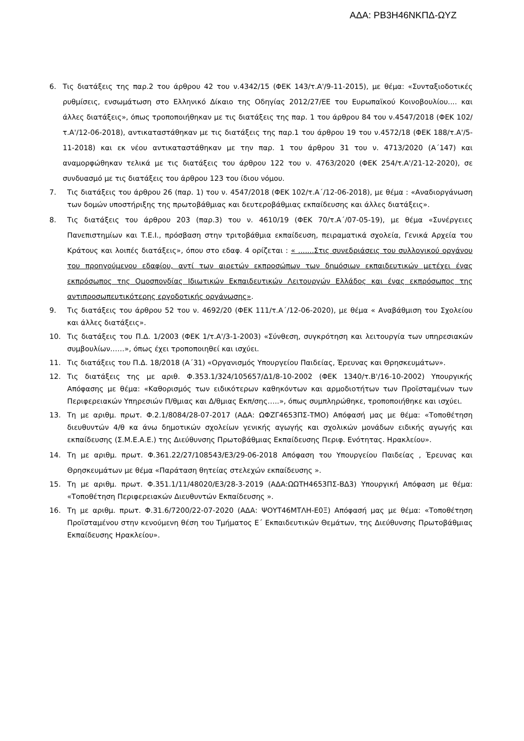ΑΔΑ: ΡΒ3Η46ΝΚΠΔ-ΩΥΖ
6. Τις διατάξεις της παρ.2 του άρθρου 42 του ν.4342/15 (ΦΕΚ 143/τ.Α'/9-11-2015), με θέμα: «Συνταξιοδοτικές ρυθμίσεις, ενσωμάτωση στο Ελληνικό Δίκαιο της Οδηγίας 2012/27/ΕΕ του Ευρωπαϊκού Κοινοβουλίου.... και άλλες διατάξεις», όπως τροποποιήθηκαν με τις διατάξεις της παρ. 1 του άρθρου 84 του ν.4547/2018 (ΦΕΚ 102/τ.Α'/12-06-2018), αντικαταστάθηκαν με τις διατάξεις της παρ.1 του άρθρου 19 του ν.4572/18 (ΦΕΚ 188/τ.Α'/5-11-2018) και εκ νέου αντικαταστάθηκαν με την παρ. 1 του άρθρου 31 του ν. 4713/2020 (Α΄147) και αναμορφώθηκαν τελικά με τις διατάξεις του άρθρου 122 του ν. 4763/2020 (ΦΕΚ 254/τ.Α'/21-12-2020), σε συνδυασμό με τις διατάξεις του άρθρου 123 του ίδιου νόμου.
7. Τις διατάξεις του άρθρου 26 (παρ. 1) του ν. 4547/2018 (ΦΕΚ 102/τ.Α΄/12-06-2018), με θέμα : «Αναδιοργάνωση των δομών υποστήριξης της πρωτοβάθμιας και δευτεροβάθμιας εκπαίδευσης και άλλες διατάξεις».
8. Τις διατάξεις του άρθρου 203 (παρ.3) του ν. 4610/19 (ΦΕΚ 70/τ.Α΄/07-05-19), με θέμα «Συνέργειες Πανεπιστημίων και Τ.Ε.Ι., πρόσβαση στην τριτοβάθμια εκπαίδευση, πειραματικά σχολεία, Γενικά Αρχεία του Κράτους και λοιπές διατάξεις», όπου στο εδαφ. 4 ορίζεται : « .......Στις συνεδριάσεις του συλλογικού οργάνου του προηγούμενου εδαφίου, αντί των αιρετών εκπροσώπων των δημόσιων εκπαιδευτικών μετέχει ένας εκπρόσωπος της Ομοσπονδίας Ιδιωτικών Εκπαιδευτικών Λειτουργών Ελλάδος και ένας εκπρόσωπος της αντιπροσωπευτικότερης εργοδοτικής οργάνωσης».
9. Τις διατάξεις του άρθρου 52 του ν. 4692/20 (ΦΕΚ 111/τ.Α΄/12-06-2020), με θέμα « Αναβάθμιση του Σχολείου και άλλες διατάξεις».
10. Τις διατάξεις του Π.Δ. 1/2003 (ΦΕΚ 1/τ.Α'/3-1-2003) «Σύνθεση, συγκρότηση και λειτουργία των υπηρεσιακών συμβουλίων……», όπως έχει τροποποιηθεί και ισχύει.
11. Τις διατάξεις του Π.Δ. 18/2018 (Α΄31) «Οργανισμός Υπουργείου Παιδείας, Έρευνας και Θρησκευμάτων».
12. Τις διατάξεις της με αριθ. Φ.353.1/324/105657/Δ1/8-10-2002 (ΦΕΚ 1340/τ.Β'/16-10-2002) Υπουργικής Απόφασης με θέμα: «Καθορισμός των ειδικότερων καθηκόντων και αρμοδιοτήτων των Προϊσταμένων των Περιφερειακών Υπηρεσιών Π/θμιας και Δ/θμιας Εκπ/σης…..», όπως συμπληρώθηκε, τροποποιήθηκε και ισχύει.
13. Τη με αριθμ. πρωτ. Φ.2.1/8084/28-07-2017 (ΑΔΑ: ΩΦΖΓ4653ΠΣ-ΤΜΟ) Απόφασή μας με θέμα: «Τοποθέτηση διευθυντών 4/θ κα άνω δημοτικών σχολείων γενικής αγωγής και σχολικών μονάδων ειδικής αγωγής και εκπαίδευσης (Σ.Μ.Ε.Α.Ε.) της Διεύθυνσης Πρωτοβάθμιας Εκπαίδευσης Περιφ. Ενότητας. Ηρακλείου».
14. Τη με αριθμ. πρωτ. Φ.361.22/27/108543/Ε3/29-06-2018 Απόφαση του Υπουργείου Παιδείας , Έρευνας και Θρησκευμάτων με θέμα «Παράταση θητείας στελεχών εκπαίδευσης ».
15. Τη με αριθμ. πρωτ. Φ.351.1/11/48020/Ε3/28-3-2019 (ΑΔΑ:ΩΩΤΗ4653ΠΣ-ΒΔ3) Υπουργική Απόφαση με θέμα: «Τοποθέτηση Περιφερειακών Διευθυντών Εκπαίδευσης ».
16. Τη με αριθμ. πρωτ. Φ.31.6/7200/22-07-2020 (ΑΔΑ: ΨΟΥΤ46ΜΤΛΗ-Ε0Ξ) Απόφασή μας με θέμα: «Τοποθέτηση Προϊσταμένου στην κενούμενη θέση του Τμήματος Ε΄ Εκπαιδευτικών Θεμάτων, της Διεύθυνσης Πρωτοβάθμιας Εκπαίδευσης Ηρακλείου».